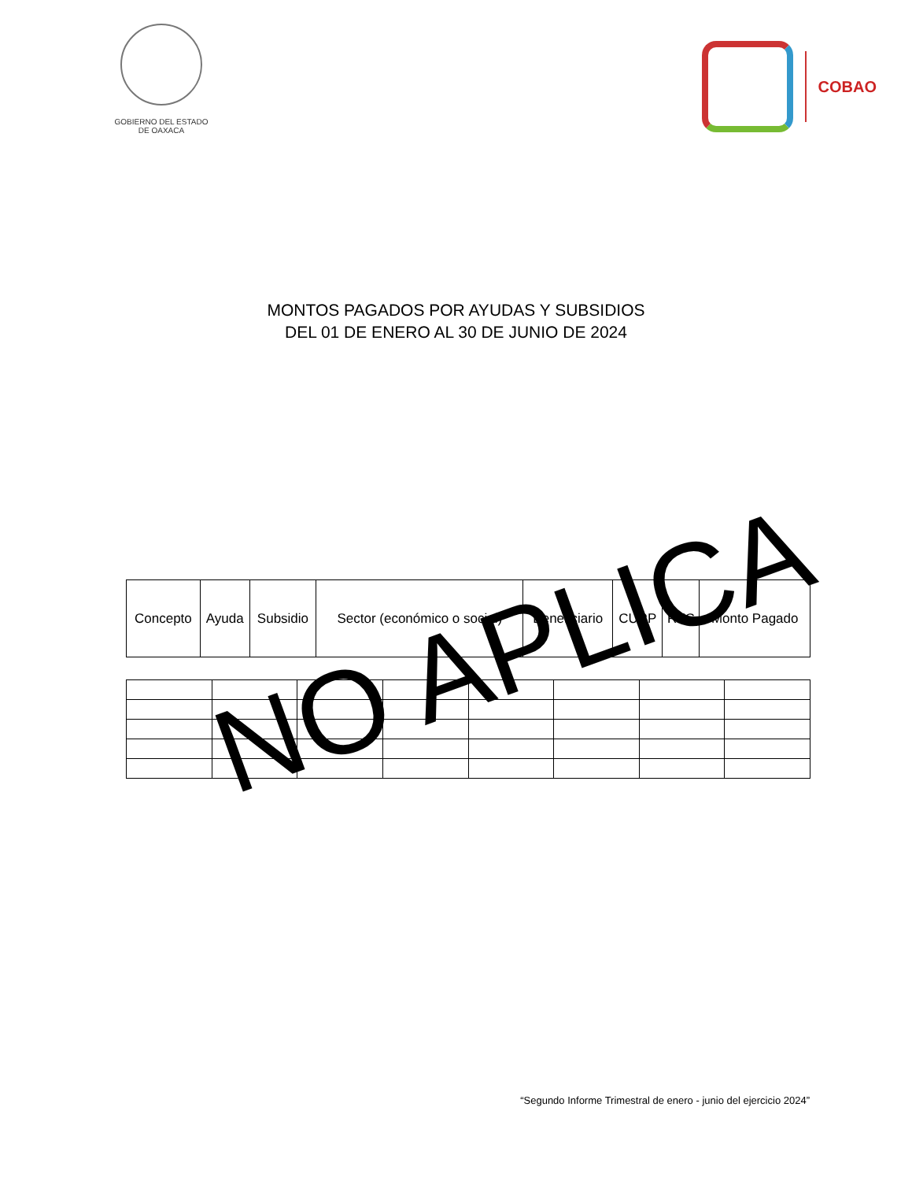GOBIERNO DEL ESTADO
DE OAXACA
COBAO
MONTOS PAGADOS POR AYUDAS Y SUBSIDIOS
DEL 01 DE ENERO AL 30 DE JUNIO DE 2024
| Concepto | Ayuda | Subsidio | Sector (económico o social) | Beneficiario | CURP | RFC | Monto Pagado |
| --- | --- | --- | --- | --- | --- | --- | --- |
NO APLICA
“Segundo Informe Trimestral de enero - junio del ejercicio 2024”